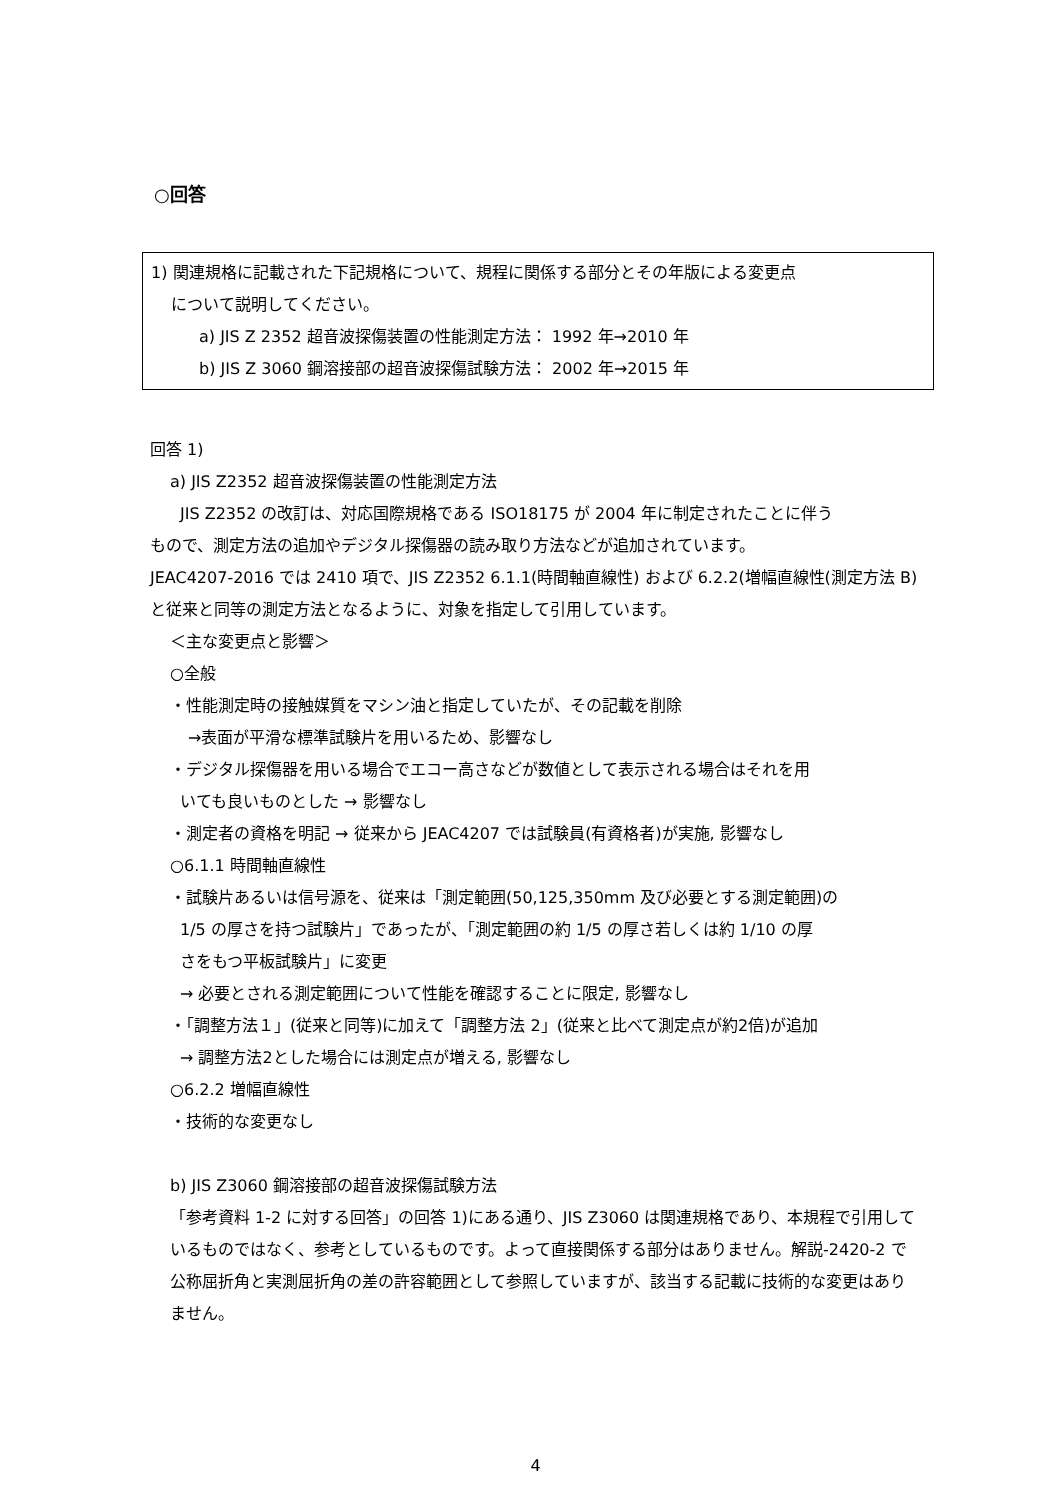○回答
1) 関連規格に記載された下記規格について、規程に関係する部分とその年版による変更点
について説明してください。
a) JIS Z 2352 超音波探傷装置の性能測定方法： 1992 年→2010 年
b) JIS Z 3060 鋼溶接部の超音波探傷試験方法： 2002 年→2015 年
回答 1)
a) JIS Z2352 超音波探傷装置の性能測定方法
JIS Z2352 の改訂は、対応国際規格である ISO18175 が 2004 年に制定されたことに伴う
もので、測定方法の追加やデジタル探傷器の読み取り方法などが追加されています。
JEAC4207-2016 では 2410 項で、JIS Z2352 6.1.1(時間軸直線性) および 6.2.2(増幅直線性(測定方法 B)と従来と同等の測定方法となるように、対象を指定して引用しています。
＜主な変更点と影響＞
○全般
・性能測定時の接触媒質をマシン油と指定していたが、その記載を削除
→表面が平滑な標準試験片を用いるため、影響なし
・デジタル探傷器を用いる場合でエコー高さなどが数値として表示される場合はそれを用
いても良いものとした → 影響なし
・測定者の資格を明記 → 従来から JEAC4207 では試験員(有資格者)が実施, 影響なし
○6.1.1 時間軸直線性
・試験片あるいは信号源を、従来は「測定範囲(50,125,350mm 及び必要とする測定範囲)の
1/5 の厚さを持つ試験片」であったが、「測定範囲の約 1/5 の厚さ若しくは約 1/10 の厚
さをもつ平板試験片」に変更
→ 必要とされる測定範囲について性能を確認することに限定, 影響なし
・「調整方法１」(従来と同等)に加えて「調整方法 2」(従来と比べて測定点が約2倍)が追加
→ 調整方法2とした場合には測定点が増える, 影響なし
○6.2.2 増幅直線性
・技術的な変更なし
b) JIS Z3060 鋼溶接部の超音波探傷試験方法
「参考資料 1-2 に対する回答」の回答 1)にある通り、JIS Z3060 は関連規格であり、本規程で引用しているものではなく、参考としているものです。よって直接関係する部分はありません。解説-2420-2 で公称屈折角と実測屈折角の差の許容範囲として参照していますが、該当する記載に技術的な変更はありません。
4